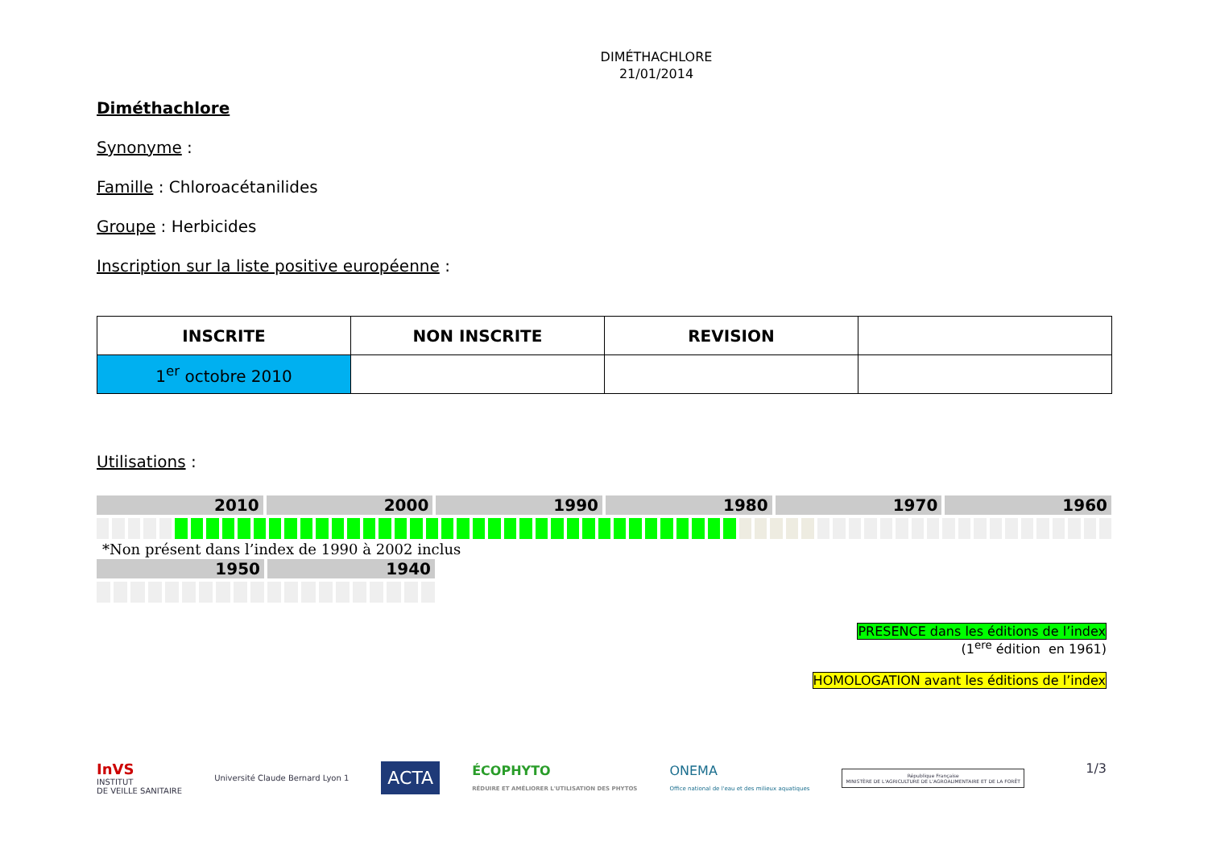DIMÉTHACHLORE
21/01/2014
Diméthachlore
Synonyme :
Famille : Chloroacétanilides
Groupe : Herbicides
Inscription sur la liste positive européenne :
| INSCRITE | NON INSCRITE | REVISION | |
| --- | --- | --- | --- |
| 1<sup>er</sup> octobre 2010 | | | |
Utilisations :
2010 2000 1990 1980 1970 1960
*Non présent dans l’index de 1990 à 2002 inclus
1950 1940
PRESENCE dans les éditions de l’index
(1<sup>ere</sup> édition en 1961)
HOMOLOGATION avant les éditions de l’index
InVS
INSTITUT
DE VEILLE SANITAIRE
Université Claude Bernard Lyon 1
ACTA
ÉCOPHYTO
RÉDUIRE ET AMÉLIORER L'UTILISATION DES PHYTOS
ONEMA
Office national de l'eau et des milieux aquatiques
République Française
MINISTÈRE DE L'AGRICULTURE DE L'AGROALIMENTAIRE ET DE LA FORÊT
1/3